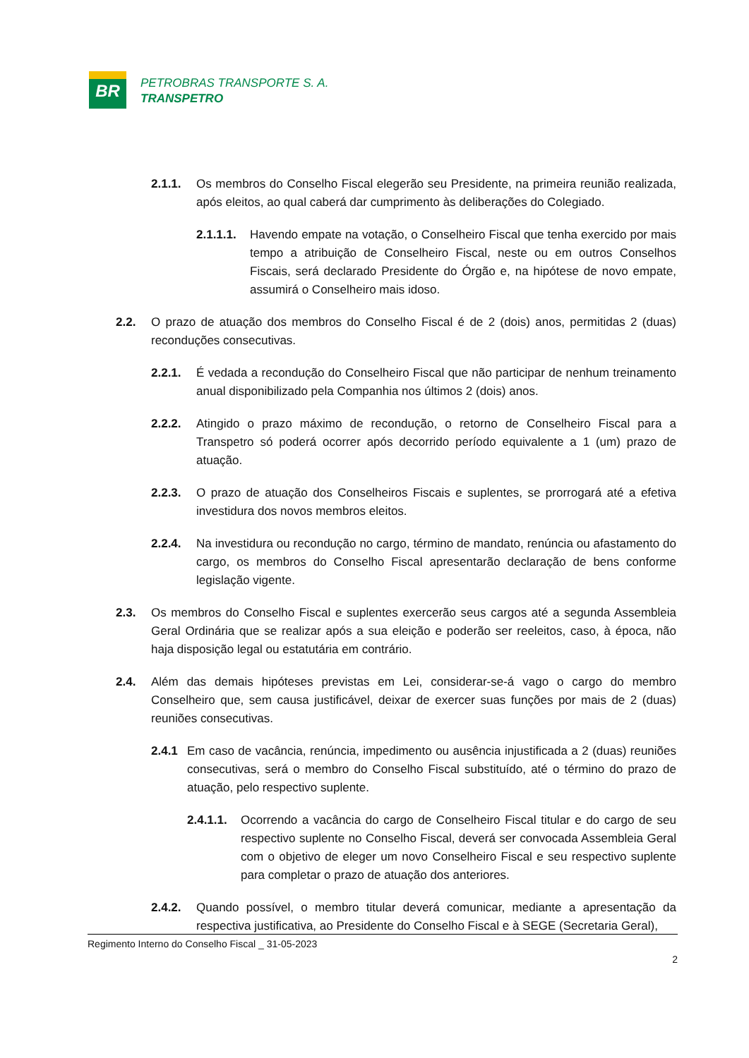BR
PETROBRAS TRANSPORTE S. A.
TRANSPETRO
2.1.1. Os membros do Conselho Fiscal elegerão seu Presidente, na primeira reunião realizada, após eleitos, ao qual caberá dar cumprimento às deliberações do Colegiado.
2.1.1.1. Havendo empate na votação, o Conselheiro Fiscal que tenha exercido por mais tempo a atribuição de Conselheiro Fiscal, neste ou em outros Conselhos Fiscais, será declarado Presidente do Órgão e, na hipótese de novo empate, assumirá o Conselheiro mais idoso.
2.2. O prazo de atuação dos membros do Conselho Fiscal é de 2 (dois) anos, permitidas 2 (duas) reconduções consecutivas.
2.2.1. É vedada a recondução do Conselheiro Fiscal que não participar de nenhum treinamento anual disponibilizado pela Companhia nos últimos 2 (dois) anos.
2.2.2. Atingido o prazo máximo de recondução, o retorno de Conselheiro Fiscal para a Transpetro só poderá ocorrer após decorrido período equivalente a 1 (um) prazo de atuação.
2.2.3. O prazo de atuação dos Conselheiros Fiscais e suplentes, se prorrogará até a efetiva investidura dos novos membros eleitos.
2.2.4. Na investidura ou recondução no cargo, término de mandato, renúncia ou afastamento do cargo, os membros do Conselho Fiscal apresentarão declaração de bens conforme legislação vigente.
2.3. Os membros do Conselho Fiscal e suplentes exercerão seus cargos até a segunda Assembleia Geral Ordinária que se realizar após a sua eleição e poderão ser reeleitos, caso, à época, não haja disposição legal ou estatutária em contrário.
2.4. Além das demais hipóteses previstas em Lei, considerar-se-á vago o cargo do membro Conselheiro que, sem causa justificável, deixar de exercer suas funções por mais de 2 (duas) reuniões consecutivas.
2.4.1 Em caso de vacância, renúncia, impedimento ou ausência injustificada a 2 (duas) reuniões consecutivas, será o membro do Conselho Fiscal substituído, até o término do prazo de atuação, pelo respectivo suplente.
2.4.1.1. Ocorrendo a vacância do cargo de Conselheiro Fiscal titular e do cargo de seu respectivo suplente no Conselho Fiscal, deverá ser convocada Assembleia Geral com o objetivo de eleger um novo Conselheiro Fiscal e seu respectivo suplente para completar o prazo de atuação dos anteriores.
2.4.2. Quando possível, o membro titular deverá comunicar, mediante a apresentação da respectiva justificativa, ao Presidente do Conselho Fiscal e à SEGE (Secretaria Geral),
Regimento Interno do Conselho Fiscal _ 31-05-2023
2